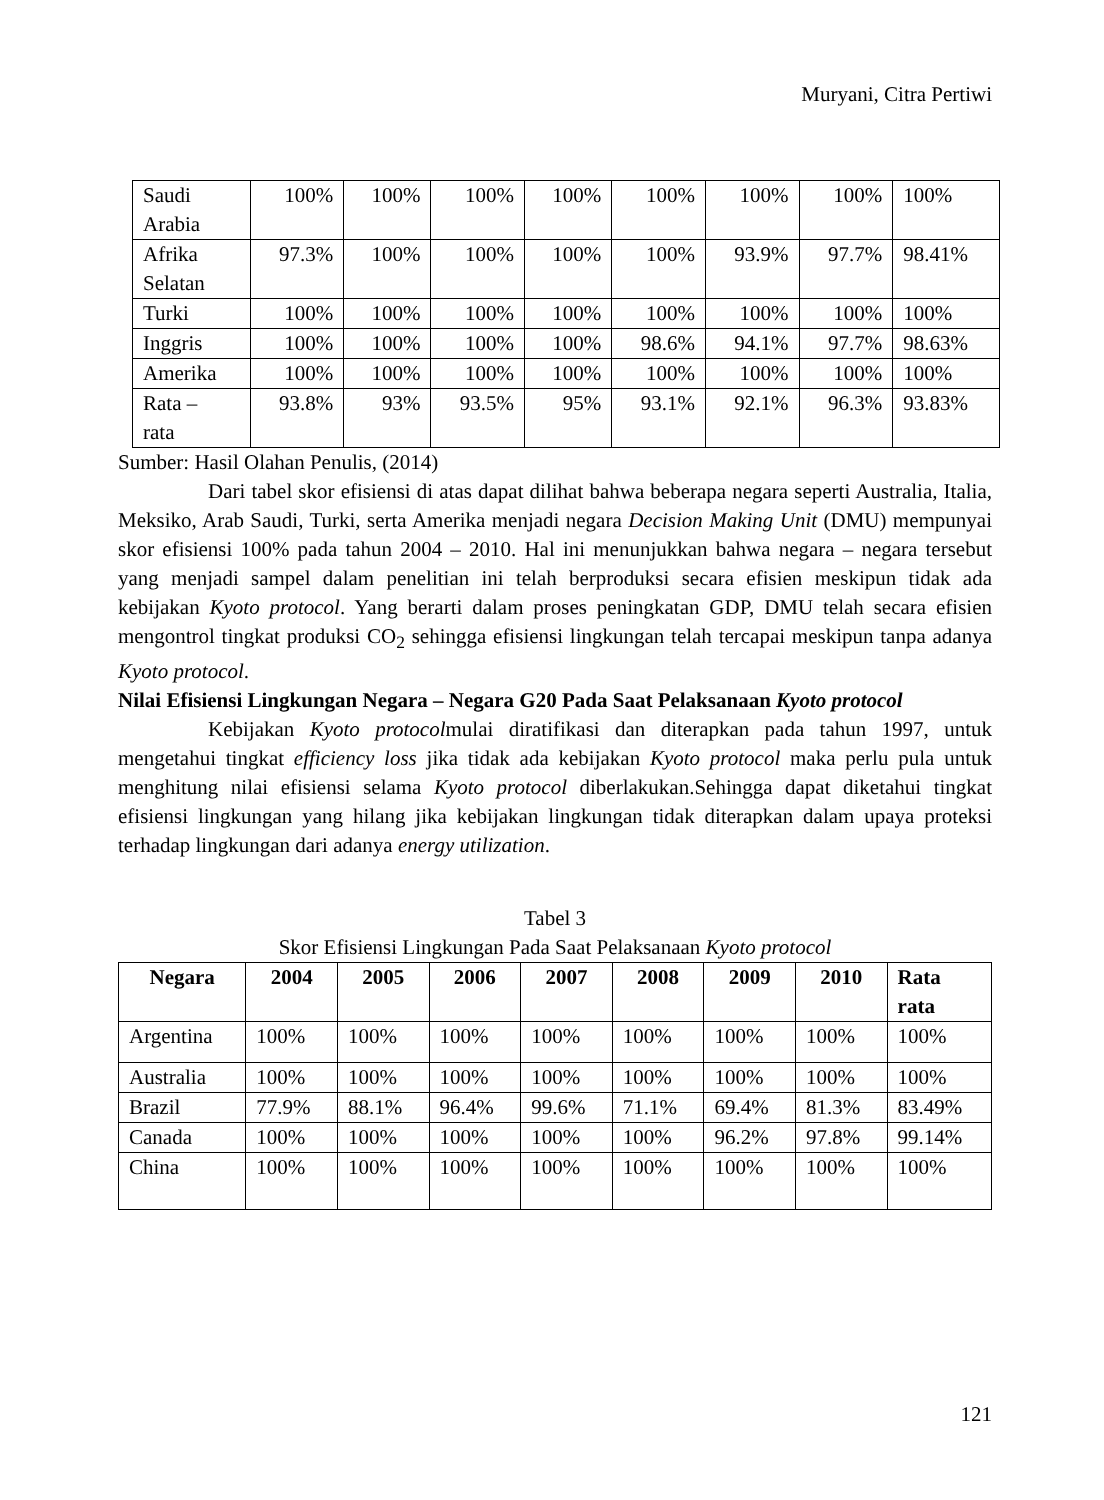Muryani, Citra Pertiwi
| Saudi Arabia | 100% | 100% | 100% | 100% | 100% | 100% | 100% | 100% |
| Afrika Selatan | 97.3% | 100% | 100% | 100% | 100% | 93.9% | 97.7% | 98.41% |
| Turki | 100% | 100% | 100% | 100% | 100% | 100% | 100% | 100% |
| Inggris | 100% | 100% | 100% | 100% | 98.6% | 94.1% | 97.7% | 98.63% |
| Amerika | 100% | 100% | 100% | 100% | 100% | 100% | 100% | 100% |
| Rata – rata | 93.8% | 93% | 93.5% | 95% | 93.1% | 92.1% | 96.3% | 93.83% |
Sumber: Hasil Olahan Penulis, (2014)
Dari tabel skor efisiensi di atas dapat dilihat bahwa beberapa negara seperti Australia, Italia, Meksiko, Arab Saudi, Turki, serta Amerika menjadi negara Decision Making Unit (DMU) mempunyai skor efisiensi 100% pada tahun 2004 – 2010. Hal ini menunjukkan bahwa negara – negara tersebut yang menjadi sampel dalam penelitian ini telah berproduksi secara efisien meskipun tidak ada kebijakan Kyoto protocol. Yang berarti dalam proses peningkatan GDP, DMU telah secara efisien mengontrol tingkat produksi CO<sub>2</sub> sehingga efisiensi lingkungan telah tercapai meskipun tanpa adanya Kyoto protocol.
Nilai Efisiensi Lingkungan Negara – Negara G20 Pada Saat Pelaksanaan Kyoto protocol
Kebijakan Kyoto protocolmulai diratifikasi dan diterapkan pada tahun 1997, untuk mengetahui tingkat efficiency loss jika tidak ada kebijakan Kyoto protocol maka perlu pula untuk menghitung nilai efisiensi selama Kyoto protocol diberlakukan.Sehingga dapat diketahui tingkat efisiensi lingkungan yang hilang jika kebijakan lingkungan tidak diterapkan dalam upaya proteksi terhadap lingkungan dari adanya energy utilization.
Tabel 3
Skor Efisiensi Lingkungan Pada Saat Pelaksanaan Kyoto protocol
| Negara | 2004 | 2005 | 2006 | 2007 | 2008 | 2009 | 2010 | Rata rata |
| --- | --- | --- | --- | --- | --- | --- | --- | --- |
| Argentina | 100% | 100% | 100% | 100% | 100% | 100% | 100% | 100% |
| Australia | 100% | 100% | 100% | 100% | 100% | 100% | 100% | 100% |
| Brazil | 77.9% | 88.1% | 96.4% | 99.6% | 71.1% | 69.4% | 81.3% | 83.49% |
| Canada | 100% | 100% | 100% | 100% | 100% | 96.2% | 97.8% | 99.14% |
| China | 100% | 100% | 100% | 100% | 100% | 100% | 100% | 100% |
121